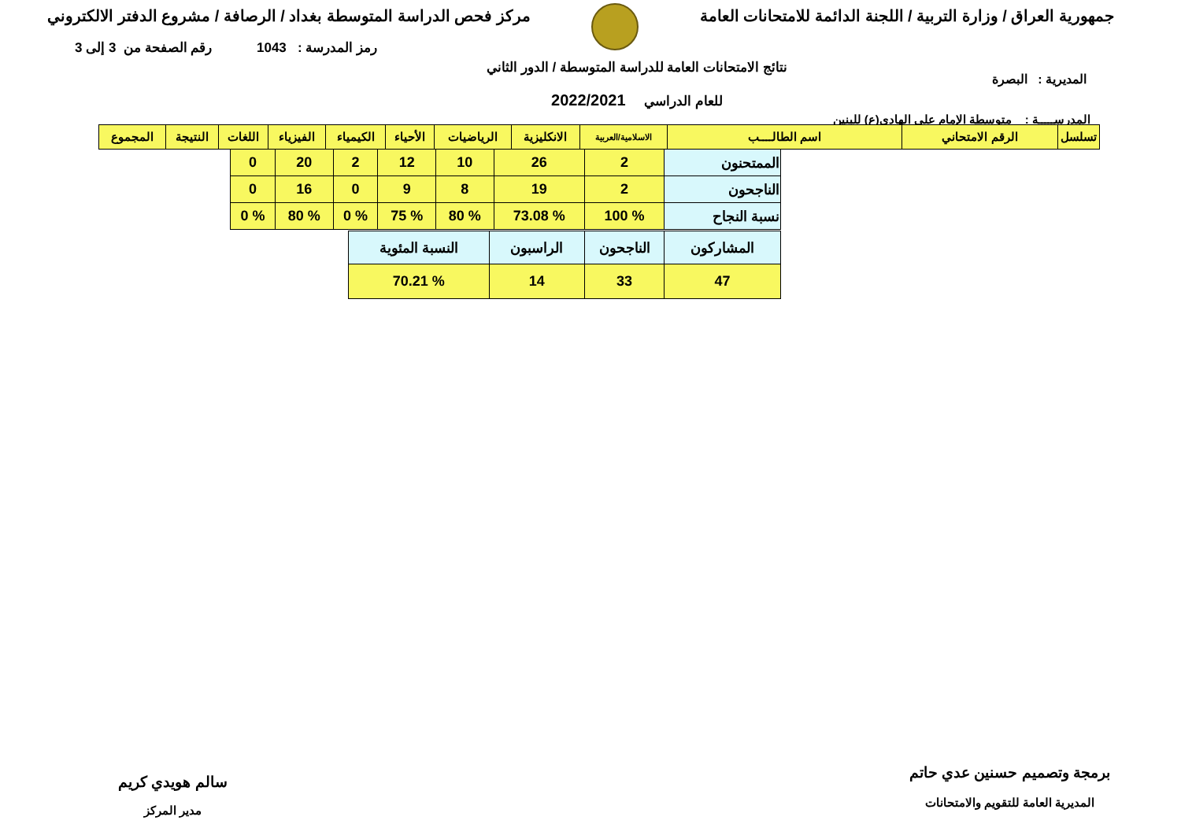جمهورية العراق / وزارة التربية / اللجنة الدائمة للامتحانات العامة
مركز فحص الدراسة المتوسطة بغداد / الرصافة / مشروع الدفتر الالكتروني
رمز المدرسة : 1043 رقم الصفحة من 3 إلى 3
المديرية : البصرة
نتائج الامتحانات العامة للدراسة المتوسطة / الدور الثاني
للعام الدراسي 2022/2021
المدرســـــة : متوسطة الإمام علي الهادي(ع) للبنين
| تسلسل | الرقم الامتحاني | اسم الطالــــب | الاسلامية/العربية | الانكليزية | الرياضيات | الأحياء | الكيمياء | الفيزياء | اللغات | النتيجة | المجموع |
| --- | --- | --- | --- | --- | --- | --- | --- | --- | --- | --- | --- |
| الممتحنون | 2 | 26 | 10 | 12 | 2 | 20 | 0 |
| الناجحون | 2 | 19 | 8 | 9 | 0 | 16 | 0 |
| نسبة النجاح | % 100 | % 73.08 | % 80 | % 75 | % 0 | % 80 | % 0 |
| المشاركون | الناجحون | الراسبون | النسبة المئوية |
| 47 | 33 | 14 | % 70.21 |
برمجة وتصميم حسنين عدي حاتم
المديرية العامة للتقويم والامتحانات
سالم هويدي كريم
مدير المركز